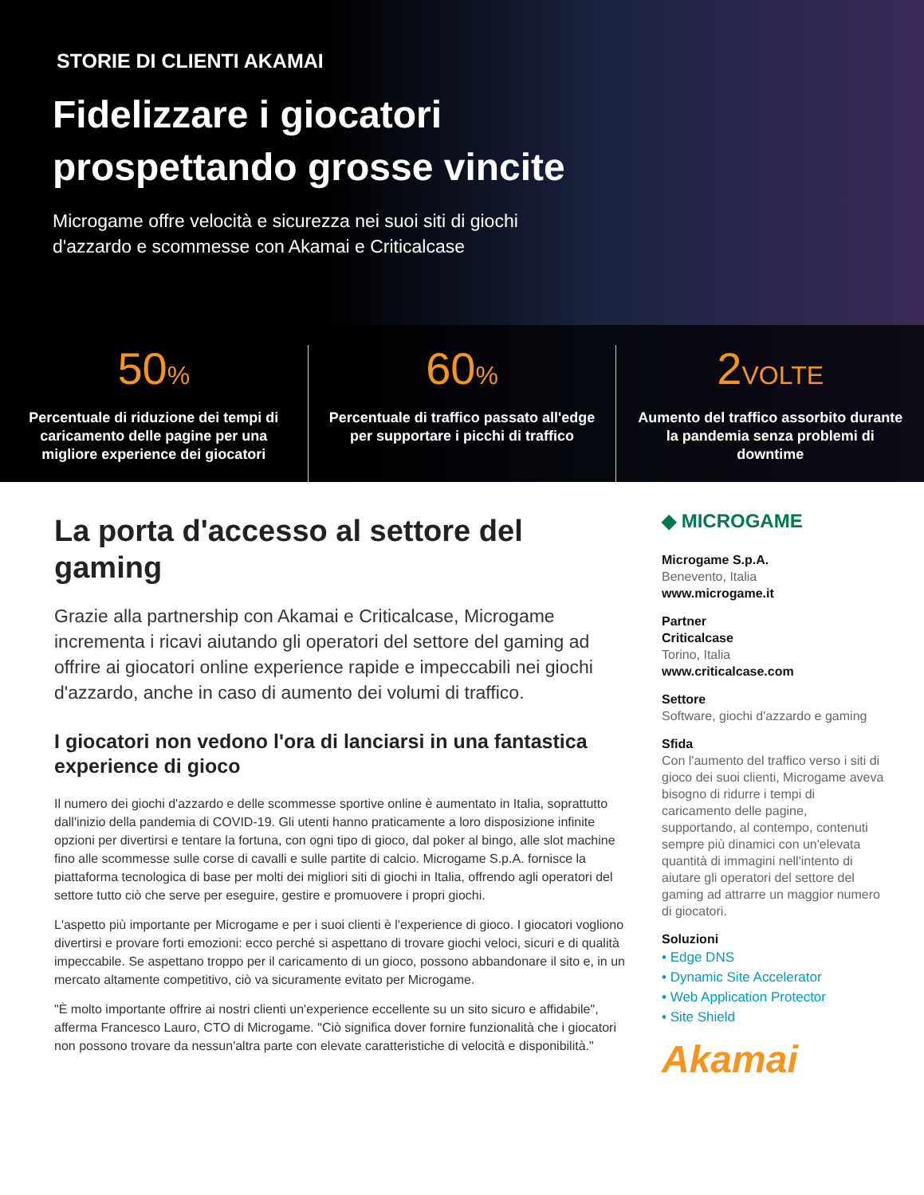STORIE DI CLIENTI AKAMAI
Fidelizzare i giocatori
prospettando grosse vincite
Microgame offre velocità e sicurezza nei suoi siti di giochi d'azzardo e scommesse con Akamai e Criticalcase
50%
Percentuale di riduzione dei tempi di caricamento delle pagine per una migliore experience dei giocatori
60%
Percentuale di traffico passato all'edge per supportare i picchi di traffico
2VOLTE
Aumento del traffico assorbito durante la pandemia senza problemi di downtime
La porta d'accesso al settore del gaming
Grazie alla partnership con Akamai e Criticalcase, Microgame incrementa i ricavi aiutando gli operatori del settore del gaming ad offrire ai giocatori online experience rapide e impeccabili nei giochi d'azzardo, anche in caso di aumento dei volumi di traffico.
I giocatori non vedono l'ora di lanciarsi in una fantastica experience di gioco
Il numero dei giochi d'azzardo e delle scommesse sportive online è aumentato in Italia, soprattutto dall'inizio della pandemia di COVID-19. Gli utenti hanno praticamente a loro disposizione infinite opzioni per divertirsi e tentare la fortuna, con ogni tipo di gioco, dal poker al bingo, alle slot machine fino alle scommesse sulle corse di cavalli e sulle partite di calcio. Microgame S.p.A. fornisce la piattaforma tecnologica di base per molti dei migliori siti di giochi in Italia, offrendo agli operatori del settore tutto ciò che serve per eseguire, gestire e promuovere i propri giochi.
L'aspetto più importante per Microgame e per i suoi clienti è l'experience di gioco. I giocatori vogliono divertirsi e provare forti emozioni: ecco perché si aspettano di trovare giochi veloci, sicuri e di qualità impeccabile. Se aspettano troppo per il caricamento di un gioco, possono abbandonare il sito e, in un mercato altamente competitivo, ciò va sicuramente evitato per Microgame.
"È molto importante offrire ai nostri clienti un'experience eccellente su un sito sicuro e affidabile", afferma Francesco Lauro, CTO di Microgame. "Ciò significa dover fornire funzionalità che i giocatori non possono trovare da nessun'altra parte con elevate caratteristiche di velocità e disponibilità."
◆ MICROGAME
Microgame S.p.A.
Benevento, Italia
www.microgame.it
Partner
Criticalcase
Torino, Italia
www.criticalcase.com
Settore
Software, giochi d'azzardo e gaming
Sfida
Con l'aumento del traffico verso i siti di gioco dei suoi clienti, Microgame aveva bisogno di ridurre i tempi di caricamento delle pagine, supportando, al contempo, contenuti sempre più dinamici con un'elevata quantità di immagini nell'intento di aiutare gli operatori del settore del gaming ad attrarre un maggior numero di giocatori.
Soluzioni
• Edge DNS
• Dynamic Site Accelerator
• Web Application Protector
• Site Shield
Akamai